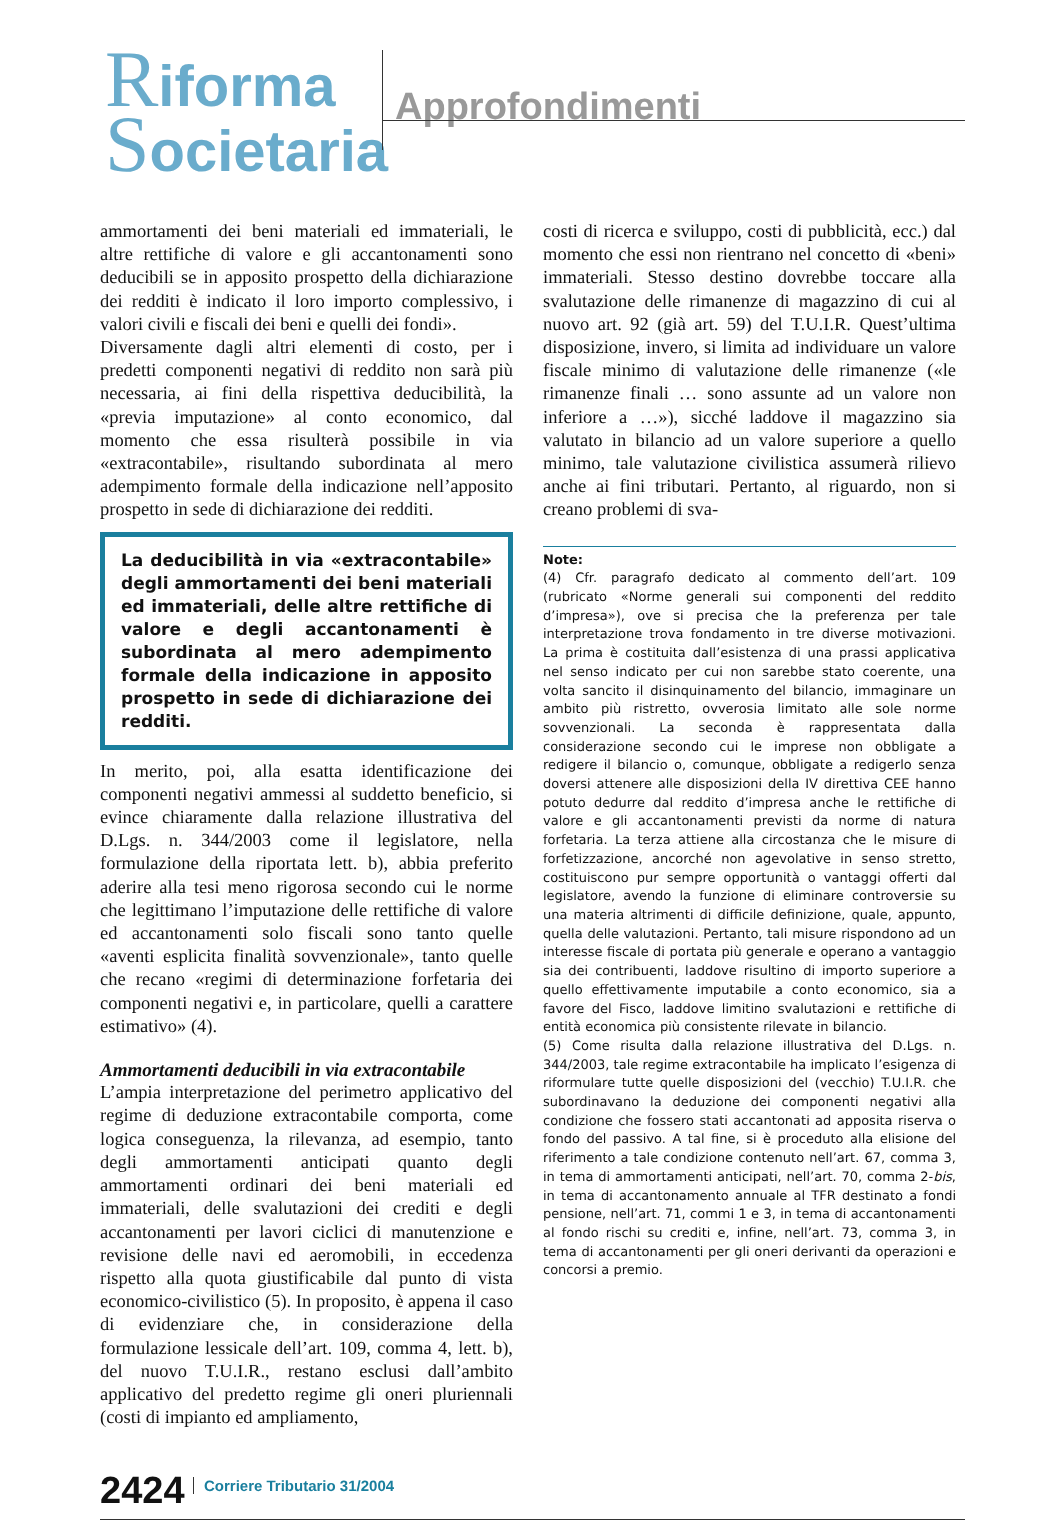Riforma
Societaria
Approfondimenti
ammortamenti dei beni materiali ed immateriali, le altre rettifiche di valore e gli accantonamenti sono deducibili se in apposito prospetto della dichiarazione dei redditi è indicato il loro importo complessivo, i valori civili e fiscali dei beni e quelli dei fondi».
Diversamente dagli altri elementi di costo, per i predetti componenti negativi di reddito non sarà più necessaria, ai fini della rispettiva deducibilità, la «previa imputazione» al conto economico, dal momento che essa risulterà possibile in via «extracontabile», risultando subordinata al mero adempimento formale della indicazione nell’apposito prospetto in sede di dichiarazione dei redditi.
La deducibilità in via «extracontabile» degli ammortamenti dei beni materiali ed immateriali, delle altre rettifiche di valore e degli accantonamenti è subordinata al mero adempimento formale della indicazione in apposito prospetto in sede di dichiarazione dei redditi.
In merito, poi, alla esatta identificazione dei componenti negativi ammessi al suddetto beneficio, si evince chiaramente dalla relazione illustrativa del D.Lgs. n. 344/2003 come il legislatore, nella formulazione della riportata lett. b), abbia preferito aderire alla tesi meno rigorosa secondo cui le norme che legittimano l’imputazione delle rettifiche di valore ed accantonamenti solo fiscali sono tanto quelle «aventi esplicita finalità sovvenzionale», tanto quelle che recano «regimi di determinazione forfetaria dei componenti negativi e, in particolare, quelli a carattere estimativo» (4).
Ammortamenti deducibili in via extracontabile
L’ampia interpretazione del perimetro applicativo del regime di deduzione extracontabile comporta, come logica conseguenza, la rilevanza, ad esempio, tanto degli ammortamenti anticipati quanto degli ammortamenti ordinari dei beni materiali ed immateriali, delle svalutazioni dei crediti e degli accantonamenti per lavori ciclici di manutenzione e revisione delle navi ed aeromobili, in eccedenza rispetto alla quota giustificabile dal punto di vista economico-civilistico (5). In proposito, è appena il caso di evidenziare che, in considerazione della formulazione lessicale dell’art. 109, comma 4, lett. b), del nuovo T.U.I.R., restano esclusi dall’ambito applicativo del predetto regime gli oneri pluriennali (costi di impianto ed ampliamento,
costi di ricerca e sviluppo, costi di pubblicità, ecc.) dal momento che essi non rientrano nel concetto di «beni» immateriali. Stesso destino dovrebbe toccare alla svalutazione delle rimanenze di magazzino di cui al nuovo art. 92 (già art. 59) del T.U.I.R. Quest’ultima disposizione, invero, si limita ad individuare un valore fiscale minimo di valutazione delle rimanenze («le rimanenze finali … sono assunte ad un valore non inferiore a …»), sicché laddove il magazzino sia valutato in bilancio ad un valore superiore a quello minimo, tale valutazione civilistica assumerà rilievo anche ai fini tributari. Pertanto, al riguardo, non si creano problemi di sva-
Note:
(4) Cfr. paragrafo dedicato al commento dell’art. 109 (rubricato «Norme generali sui componenti del reddito d’impresa»), ove si precisa che la preferenza per tale interpretazione trova fondamento in tre diverse motivazioni. La prima è costituita dall’esistenza di una prassi applicativa nel senso indicato per cui non sarebbe stato coerente, una volta sancito il disinquinamento del bilancio, immaginare un ambito più ristretto, ovverosia limitato alle sole norme sovvenzionali. La seconda è rappresentata dalla considerazione secondo cui le imprese non obbligate a redigere il bilancio o, comunque, obbligate a redigerlo senza doversi attenere alle disposizioni della IV direttiva CEE hanno potuto dedurre dal reddito d’impresa anche le rettifiche di valore e gli accantonamenti previsti da norme di natura forfetaria. La terza attiene alla circostanza che le misure di forfetizzazione, ancorché non agevolative in senso stretto, costituiscono pur sempre opportunità o vantaggi offerti dal legislatore, avendo la funzione di eliminare controversie su una materia altrimenti di difficile definizione, quale, appunto, quella delle valutazioni. Pertanto, tali misure rispondono ad un interesse fiscale di portata più generale e operano a vantaggio sia dei contribuenti, laddove risultino di importo superiore a quello effettivamente imputabile a conto economico, sia a favore del Fisco, laddove limitino svalutazioni e rettifiche di entità economica più consistente rilevate in bilancio.
(5) Come risulta dalla relazione illustrativa del D.Lgs. n. 344/2003, tale regime extracontabile ha implicato l’esigenza di riformulare tutte quelle disposizioni del (vecchio) T.U.I.R. che subordinavano la deduzione dei componenti negativi alla condizione che fossero stati accantonati ad apposita riserva o fondo del passivo. A tal fine, si è proceduto alla elisione del riferimento a tale condizione contenuto nell’art. 67, comma 3, in tema di ammortamenti anticipati, nell’art. 70, comma 2-bis, in tema di accantonamento annuale al TFR destinato a fondi pensione, nell’art. 71, commi 1 e 3, in tema di accantonamenti al fondo rischi su crediti e, infine, nell’art. 73, comma 3, in tema di accantonamenti per gli oneri derivanti da operazioni e concorsi a premio.
2424 Corriere Tributario 31/2004